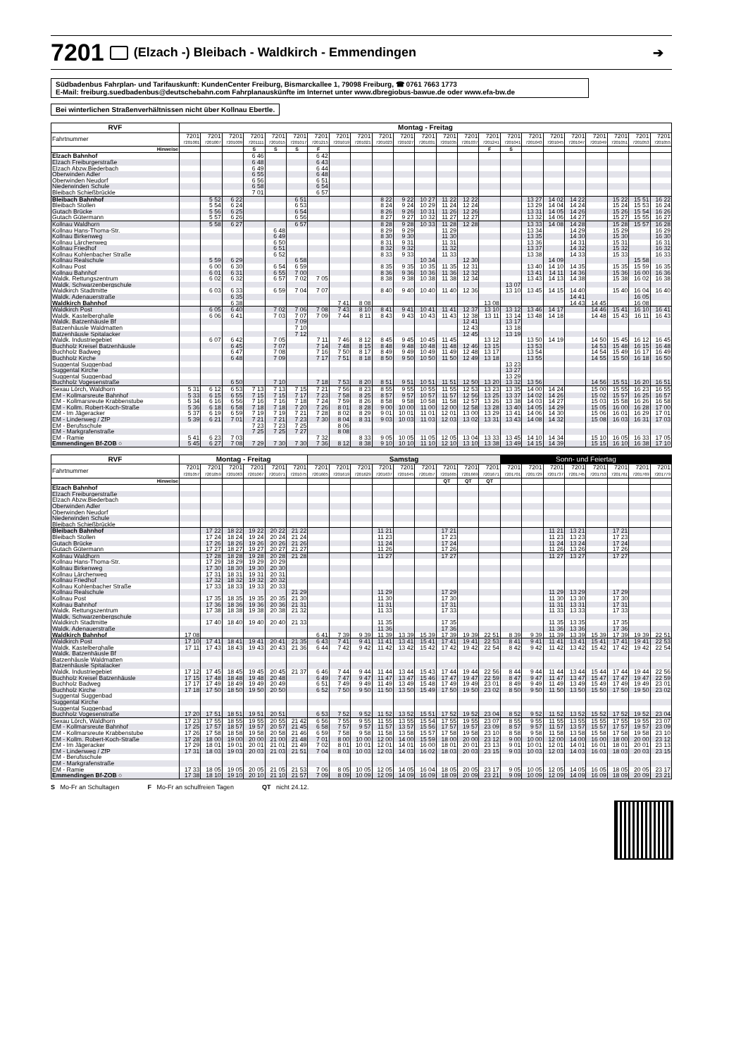7201 (Elzach -) Bleibach - Waldkirch - Emmendingen ➔
Südbadenbus Fahrplan- und Tarifauskunft: KundenCenter Freiburg, Bismarckallee 1, 79098 Freiburg, ☎ 0761 7663 1773
E-Mail: freiburg.suedbadenbus@deutschebahn.com Fahrplanauskünfte im Internet unter www.dbregiobus-bawue.de oder www.efa-bw.de
Bei winterlichen Straßenverhältnissen nicht über Kollnau Ebertle.
| RVF | Montag - Freitag | | | | | | | | | | | | | | | | | | | | | | |
| --- | --- | --- | --- | --- | --- | --- | --- | --- | --- | --- | --- | --- | --- | --- | --- | --- | --- | --- | --- | --- | --- | --- | --- |
| Fahrtnummer | 7201 7201001 | 7201 7201007 | 7201 7201009 | 7201 7201111 | 7201 7201015 | 7201 7201017 | 7201 7201215 | 7201 7201019 | 7201 7201021 | 7201 7201023 | 7201 7201027 | 7201 7201031 | 7201 7201035 | 7201 7201037 | 7201 7201241 | 7201 7201041 | 7201 7201043 | 7201 7201045 | 7201 7201047 | 7201 7201049 | 7201 7201051 | 7201 7201053 | 7201 7201055 |
| Hinweise | | | | S | S | S | F | | | | | | | | F | S | | | | | | | |
| Elzach Bahnhof | | | | 6 46 | | | 6 42 | | | | | | | | | | | | | | | | |
| Elzach Freiburgerstraße | | | | 6 48 | | | 6 43 | | | | | | | | | | | | | | | | |
| Elzach Abzw.Biederbach | | | | 6 49 | | | 6 44 | | | | | | | | | | | | | | | | |
| Oberwinden Adler | | | | 6 55 | | | 6 48 | | | | | | | | | | | | | | | | |
| Oberwinden Neudorf | | | | 6 56 | | | 6 51 | | | | | | | | | | | | | | | | |
| Niederwinden Schule | | | | 6 58 | | | 6 54 | | | | | | | | | | | | | | | | |
| Bleibach Schießbrückle | | | | 7 01 | | | 6 57 | | | | | | | | | | | | | | | | |
| Bleibach Bahnhof | | 5 52 | 6 22 | | | 6 51 | | | | 8 22 | 9 22 | 10 27 | 11 22 | 12 22 | | | 13 27 | 14 02 | 14 22 | | 15 22 | 15 51 | 16 22 |
| Bleibach Stollen | | 5 54 | 6 24 | | | 6 53 | | | | 8 24 | 9 24 | 10 29 | 11 24 | 12 24 | | | 13 29 | 14 04 | 14 24 | | 15 24 | 15 53 | 16 24 |
| Gutach Brücke | | 5 56 | 6 25 | | | 6 54 | | | | 8 26 | 9 26 | 10 31 | 11 26 | 12 26 | | | 13 31 | 14 05 | 14 26 | | 15 26 | 15 54 | 16 26 |
| Gutach Gütermann | | 5 57 | 6 26 | | | 6 56 | | | | 8 27 | 9 27 | 10 32 | 11 27 | 12 27 | | | 13 32 | 14 06 | 14 27 | | 15 27 | 15 55 | 16 27 |
| Kollnau Waldhorn | | 5 58 | 6 27 | | | 6 57 | | | | 8 28 | 9 28 | 10 33 | 11 28 | 12 28 | | | 13 33 | 14 08 | 14 28 | | 15 28 | 15 57 | 16 28 |
| Kollnau Hans-Thoma-Str. | | | | | 6 48 | | | | | 8 29 | 9 29 | | 11 29 | | | | 13 34 | | 14 29 | | 15 29 | | 16 29 |
| Kollnau Birkenweg | | | | | 6 49 | | | | | 8 30 | 9 30 | | 11 30 | | | | 13 35 | | 14 30 | | 15 30 | | 16 30 |
| Kollnau Lärchenweg | | | | | 6 50 | | | | | 8 31 | 9 31 | | 11 31 | | | | 13 36 | | 14 31 | | 15 31 | | 16 31 |
| Kollnau Friedhof | | | | | 6 51 | | | | | 8 32 | 9 32 | | 11 32 | | | | 13 37 | | 14 32 | | 15 32 | | 16 32 |
| Kollnau Kohlenbacher Straße | | | | | 6 52 | | | | | 8 33 | 9 33 | | 11 33 | | | | 13 38 | | 14 33 | | 15 33 | | 16 33 |
| Kollnau Realschule | | 5 59 | 6 29 | | | 6 58 | | | | | | 10 34 | | 12 30 | | | | 14 09 | | | | 15 58 | |
| Kollnau Post | | 6 00 | 6 30 | | 6 54 | 6 59 | | | | 8 35 | 9 35 | 10 35 | 11 35 | 12 31 | | | 13 40 | 14 10 | 14 35 | | 15 35 | 15 59 | 16 35 |
| Kollnau Bahnhof | | 6 01 | 6 31 | | 6 55 | 7 00 | | | | 8 36 | 9 36 | 10 36 | 11 36 | 12 32 | | | 13 41 | 14 11 | 14 36 | | 15 36 | 16 00 | 16 36 |
| Waldk. Rettungszentrum | | 6 02 | 6 32 | | 6 57 | 7 02 | 7 05 | | | 8 38 | 9 38 | 10 38 | 11 38 | 12 34 | | | 13 43 | 14 13 | 14 38 | | 15 38 | 16 02 | 16 38 |
| Waldk. Schwarzenbergschule | | | | | | | | | | | | | | | | 13 07 | | | | | | | |
| Waldkirch Stadtmitte | | 6 03 | 6 33 | | 6 59 | 7 04 | 7 07 | | | 8 40 | 9 40 | 10 40 | 11 40 | 12 36 | | 13 10 | 13 45 | 14 15 | 14 40 | | 15 40 | 16 04 | 16 40 |
| Waldk. Adenauerstraße | | | 6 35 | | | | | | | | | | | | | | | | 14 41 | | | 16 05 | |
| Waldkirch Bahnhof | | | 6 38 | | | | | 7 41 | 8 08 | | | | | | 13 08 | | | | 14 43 | 14 45 | | 16 08 | |
| Waldkirch Post | | 6 05 | 6 40 | | 7 02 | 7 06 | 7 08 | 7 43 | 8 10 | 8 41 | 9 41 | 10 41 | 11 41 | 12 37 | 13 10 | 13 12 | 13 46 | 14 17 | | 14 46 | 15 41 | 16 10 | 16 41 |
| Waldk. Kastelberghalle | | 6 06 | 6 41 | | 7 03 | 7 07 | 7 09 | 7 44 | 8 11 | 8 43 | 9 43 | 10 43 | 11 43 | 12 38 | 13 11 | 13 14 | 13 48 | 14 18 | | 14 48 | 15 43 | 16 11 | 16 43 |
| Waldk. Batzenhäusle Bf | | | | | | 7 09 | | | | | | | | 12 41 | | 13 17 | | | | | | | |
| Batzenhäusle Waldmatten | | | | | | 7 10 | | | | | | | | 12 43 | | 13 18 | | | | | | | |
| Batzenhäusle Spitalacker | | | | | | 7 12 | | | | | | | | 12 45 | | 13 19 | | | | | | | |
| Waldk. Industriegebiet | | 6 07 | 6 42 | | 7 05 | | 7 11 | 7 46 | 8 12 | 8 45 | 9 45 | 10 45 | 11 45 | | 13 12 | | 13 50 | 14 19 | | 14 50 | 15 45 | 16 12 | 16 45 |
| Buchholz Kreisel Batzenhäusle | | | 6 45 | | 7 07 | | 7 14 | 7 48 | 8 15 | 8 48 | 9 48 | 10 48 | 11 48 | 12 46 | 13 15 | | 13 53 | | | 14 53 | 15 48 | 16 15 | 16 48 |
| Buchholz Badweg | | | 6 47 | | 7 08 | | 7 16 | 7 50 | 8 17 | 8 49 | 9 49 | 10 49 | 11 49 | 12 48 | 13 17 | | 13 54 | | | 14 54 | 15 49 | 16 17 | 16 49 |
| Buchholz Kirche | | | 6 48 | | 7 09 | | 7 17 | 7 51 | 8 18 | 8 50 | 9 50 | 10 50 | 11 50 | 12 49 | 13 18 | | 13 55 | | | 14 55 | 15 50 | 16 18 | 16 50 |
| Suggental Suggenbad | | | | | | | | | | | | | | | | 13 23 | | | | | | | |
| Suggental Kirche | | | | | | | | | | | | | | | | 13 27 | | | | | | | |
| Suggental Suggenbad | | | | | | | | | | | | | | | | 13 29 | | | | | | | |
| Buchholz Vogesenstraße | | | 6 50 | | 7 10 | | 7 18 | 7 53 | 8 20 | 8 51 | 9 51 | 10 51 | 11 51 | 12 50 | 13 20 | 13 32 | 13 56 | | | 14 56 | 15 51 | 16 20 | 16 51 |
| Sexau Lörch, Waldhorn | 5 31 | 6 12 | 6 53 | 7 13 | 7 13 | 7 15 | 7 21 | 7 56 | 8 23 | 8 55 | 9 55 | 10 55 | 11 55 | 12 53 | 13 23 | 13 35 | 14 00 | 14 24 | | 15 00 | 15 55 | 16 23 | 16 55 |
| EM - Kollmarsreute Bahnhof | 5 33 | 6 15 | 6 55 | 7 15 | 7 15 | 7 17 | 7 23 | 7 58 | 8 25 | 8 57 | 9 57 | 10 57 | 11 57 | 12 56 | 13 25 | 13 37 | 14 02 | 14 26 | | 15 02 | 15 57 | 16 25 | 16 57 |
| EM - Kollmarsreute Krabbenstube | 5 34 | 6 16 | 6 56 | 7 16 | 7 16 | 7 18 | 7 24 | 7 59 | 8 26 | 8 58 | 9 58 | 10 58 | 11 58 | 12 57 | 13 26 | 13 38 | 14 03 | 14 27 | | 15 03 | 15 58 | 16 26 | 16 58 |
| EM - Kollm. Robert-Koch-Straße | 5 36 | 6 18 | 6 58 | 7 18 | 7 18 | 7 20 | 7 26 | 8 01 | 8 28 | 9 00 | 10 00 | 11 00 | 12 00 | 12 58 | 13 28 | 13 40 | 14 05 | 14 29 | | 15 05 | 16 00 | 16 28 | 17 00 |
| EM - Im Jägeracker | 5 37 | 6 19 | 6 59 | 7 19 | 7 19 | 7 21 | 7 28 | 8 02 | 8 29 | 9 01 | 10 01 | 11 01 | 12 01 | 13 00 | 13 29 | 13 41 | 14 06 | 14 30 | | 15 06 | 16 01 | 16 29 | 17 01 |
| EM - Lindenweg / ZfP | 5 39 | 6 21 | 7 01 | 7 21 | 7 21 | 7 23 | 7 30 | 8 04 | 8 31 | 9 03 | 10 03 | 11 03 | 12 03 | 13 02 | 13 31 | 13 43 | 14 08 | 14 32 | | 15 08 | 16 03 | 16 31 | 17 03 |
| EM - Berufsschule | | | | 7 23 | 7 23 | 7 25 | | 8 06 | | | | | | | | | | | | | | | |
| EM - Markgrafenstraße | | | | 7 25 | 7 25 | 7 27 | | 8 08 | | | | | | | | | | | | | | | |
| EM - Ramie | 5 41 | 6 23 | 7 03 | | | | 7 32 | | 8 33 | 9 05 | 10 05 | 11 05 | 12 05 | 13 04 | 13 33 | 13 45 | 14 10 | 14 34 | | 15 10 | 16 05 | 16 33 | 17 05 |
| Emmendingen Bf-ZOB ○ | 5 45 | 6 27 | 7 08 | 7 29 | 7 30 | 7 30 | 7 36 | 8 12 | 8 38 | 9 10 | 10 10 | 11 10 | 12 10 | 13 10 | 13 38 | 13 49 | 14 15 | 14 39 | | 15 15 | 16 10 | 16 38 | 17 10 |
| RVF | Montag - Freitag | | | | | | Samstag | | | | | | | | | Sonn- und Feiertag | | | | | | | |
| --- | --- | --- | --- | --- | --- | --- | --- | --- | --- | --- | --- | --- | --- | --- | --- | --- | --- | --- | --- | --- | --- | --- | --- |
| Fahrtnummer | 7201 7201057 | 7201 7201059 | 7201 7201063 | 7201 7201067 | 7201 7201071 | 7201 7201075 | 7201 7201605 | 7201 7201619 | 7201 7201629 | 7201 7201637 | 7201 7201645 | 7201 7201657 | 7201 7201665 | 7201 7201669 | 7201 7201671 | 7201 7201701 | 7201 7201729 | 7201 7201737 | 7201 7201745 | 7201 7201753 | 7201 7201761 | 7201 7201769 | 7201 7201779 |
| Hinweise | | | | | | | | | | | | | QT | QT | QT | | | | | | | | |
| Elzach Bahnhof | | | | | | | | | | | | | | | | | | | | | | | |
| Elzach Freiburgerstraße | | | | | | | | | | | | | | | | | | | | | | | |
| Elzach Abzw.Biederbach | | | | | | | | | | | | | | | | | | | | | | | |
| Oberwinden Adler | | | | | | | | | | | | | | | | | | | | | | | |
| Oberwinden Neudorf | | | | | | | | | | | | | | | | | | | | | | | |
| Niederwinden Schule | | | | | | | | | | | | | | | | | | | | | | | |
| Bleibach Schießbrückle | | | | | | | | | | | | | | | | | | | | | | | |
| Bleibach Bahnhof | | 17 22 | 18 22 | 19 22 | 20 22 | 21 22 | | | | 11 21 | | | 17 21 | | | | | 11 21 | 13 21 | | 17 21 | | |
| Bleibach Stollen | | 17 24 | 18 24 | 19 24 | 20 24 | 21 24 | | | | 11 23 | | | 17 23 | | | | | 11 23 | 13 23 | | 17 23 | | |
| Gutach Brücke | | 17 26 | 18 26 | 19 26 | 20 26 | 21 26 | | | | 11 24 | | | 17 24 | | | | | 11 24 | 13 24 | | 17 24 | | |
| Gutach Gütermann | | 17 27 | 18 27 | 19 27 | 20 27 | 21 27 | | | | 11 26 | | | 17 26 | | | | | 11 26 | 13 26 | | 17 26 | | |
| Kollnau Waldhorn | | 17 28 | 18 28 | 19 28 | 20 28 | 21 28 | | | | 11 27 | | | 17 27 | | | | | 11 27 | 13 27 | | 17 27 | | |
| Kollnau Hans-Thoma-Str. | | 17 29 | 18 29 | 19 29 | 20 29 | | | | | | | | | | | | | | | | | | |
| Kollnau Birkenweg | | 17 30 | 18 30 | 19 30 | 20 30 | | | | | | | | | | | | | | | | | | |
| Kollnau Lärchenweg | | 17 31 | 18 31 | 19 31 | 20 31 | | | | | | | | | | | | | | | | | | |
| Kollnau Friedhof | | 17 32 | 18 32 | 19 32 | 20 32 | | | | | | | | | | | | | | | | | | |
| Kollnau Kohlenbacher Straße | | 17 33 | 18 33 | 19 33 | 20 33 | | | | | | | | | | | | | | | | | | |
| Kollnau Realschule | | | | | | 21 29 | | | | 11 29 | | | 17 29 | | | | | 11 29 | 13 29 | | 17 29 | | |
| Kollnau Post | | 17 35 | 18 35 | 19 35 | 20 35 | 21 30 | | | | 11 30 | | | 17 30 | | | | | 11 30 | 13 30 | | 17 30 | | |
| Kollnau Bahnhof | | 17 36 | 18 36 | 19 36 | 20 36 | 21 31 | | | | 11 31 | | | 17 31 | | | | | 11 31 | 13 31 | | 17 31 | | |
| Waldk. Rettungszentrum | | 17 38 | 18 38 | 19 38 | 20 38 | 21 32 | | | | 11 33 | | | 17 33 | | | | | 11 33 | 13 33 | | 17 33 | | |
| Waldk. Schwarzenbergschule | | | | | | | | | | | | | | | | | | | | | | | |
| Waldkirch Stadtmitte | | 17 40 | 18 40 | 19 40 | 20 40 | 21 33 | | | | 11 35 | | | 17 35 | | | | | 11 35 | 13 35 | | 17 35 | | |
| Waldk. Adenauerstraße | | | | | | | | | | 11 36 | | | 17 36 | | | | | 11 36 | 13 36 | | 17 36 | | |
| Waldkirch Bahnhof | 17 08 | | | | | | 6 41 | 7 39 | 9 39 | 11 39 | 13 39 | 15 39 | 17 39 | 19 39 | 22 51 | 8 39 | 9 39 | 11 39 | 13 39 | 15 39 | 17 39 | 19 39 | 22 51 |
| Waldkirch Post | 17 10 | 17 41 | 18 41 | 19 41 | 20 41 | 21 35 | 6 43 | 7 41 | 9 41 | 11 41 | 13 41 | 15 41 | 17 41 | 19 41 | 22 53 | 8 41 | 9 41 | 11 41 | 13 41 | 15 41 | 17 41 | 19 41 | 22 53 |
| Waldk. Kastelberghalle | 17 11 | 17 43 | 18 43 | 19 43 | 20 43 | 21 36 | 6 44 | 7 42 | 9 42 | 11 42 | 13 42 | 15 42 | 17 42 | 19 42 | 22 54 | 8 42 | 9 42 | 11 42 | 13 42 | 15 42 | 17 42 | 19 42 | 22 54 |
| Waldk. Batzenhäusle Bf | | | | | | | | | | | | | | | | | | | | | | | |
| Batzenhäusle Waldmatten | | | | | | | | | | | | | | | | | | | | | | | |
| Batzenhäusle Spitalacker | | | | | | | | | | | | | | | | | | | | | | | |
| Waldk. Industriegebiet | 17 12 | 17 45 | 18 45 | 19 45 | 20 45 | 21 37 | 6 46 | 7 44 | 9 44 | 11 44 | 13 44 | 15 43 | 17 44 | 19 44 | 22 56 | 8 44 | 9 44 | 11 44 | 13 44 | 15 44 | 17 44 | 19 44 | 22 56 |
| Buchholz Kreisel Batzenhäusle | 17 15 | 17 48 | 18 48 | 19 48 | 20 48 | | 6 49 | 7 47 | 9 47 | 11 47 | 13 47 | 15 46 | 17 47 | 19 47 | 22 59 | 8 47 | 9 47 | 11 47 | 13 47 | 15 47 | 17 47 | 19 47 | 22 59 |
| Buchholz Badweg | 17 17 | 17 49 | 18 49 | 19 49 | 20 49 | | 6 51 | 7 49 | 9 49 | 11 49 | 13 49 | 15 48 | 17 49 | 19 49 | 23 01 | 8 49 | 9 49 | 11 49 | 13 49 | 15 49 | 17 49 | 19 49 | 23 01 |
| Buchholz Kirche | 17 18 | 17 50 | 18 50 | 19 50 | 20 50 | | 6 52 | 7 50 | 9 50 | 11 50 | 13 50 | 15 49 | 17 50 | 19 50 | 23 02 | 8 50 | 9 50 | 11 50 | 13 50 | 15 50 | 17 50 | 19 50 | 23 02 |
| Suggental Suggenbad | | | | | | | | | | | | | | | | | | | | | | | |
| Suggental Kirche | | | | | | | | | | | | | | | | | | | | | | | |
| Suggental Suggenbad | | | | | | | | | | | | | | | | | | | | | | | |
| Buchholz Vogesenstraße | 17 20 | 17 51 | 18 51 | 19 51 | 20 51 | | 6 53 | 7 52 | 9 52 | 11 52 | 13 52 | 15 51 | 17 52 | 19 52 | 23 04 | 8 52 | 9 52 | 11 52 | 13 52 | 15 52 | 17 52 | 19 52 | 23 04 |
| Sexau Lörch, Waldhorn | 17 23 | 17 55 | 18 55 | 19 55 | 20 55 | 21 42 | 6 56 | 7 55 | 9 55 | 11 55 | 13 55 | 15 54 | 17 55 | 19 55 | 23 07 | 8 55 | 9 55 | 11 55 | 13 55 | 15 55 | 17 55 | 19 55 | 23 07 |
| EM - Kollmarsreute Bahnhof | 17 25 | 17 57 | 18 57 | 19 57 | 20 57 | 21 45 | 6 58 | 7 57 | 9 57 | 11 57 | 13 57 | 15 56 | 17 57 | 19 57 | 23 09 | 8 57 | 9 57 | 11 57 | 13 57 | 15 57 | 17 57 | 19 57 | 23 09 |
| EM - Kollmarsreute Krabbenstube | 17 26 | 17 58 | 18 58 | 19 58 | 20 58 | 21 46 | 6 59 | 7 58 | 9 58 | 11 58 | 13 58 | 15 57 | 17 58 | 19 58 | 23 10 | 8 58 | 9 58 | 11 58 | 13 58 | 15 58 | 17 58 | 19 58 | 23 10 |
| EM - Kollm. Robert-Koch-Straße | 17 28 | 18 00 | 19 00 | 20 00 | 21 00 | 21 48 | 7 01 | 8 00 | 10 00 | 12 00 | 14 00 | 15 59 | 18 00 | 20 00 | 23 12 | 9 00 | 10 00 | 12 00 | 14 00 | 16 00 | 18 00 | 20 00 | 23 12 |
| EM - Im Jägeracker | 17 29 | 18 01 | 19 01 | 20 01 | 21 01 | 21 49 | 7 02 | 8 01 | 10 01 | 12 01 | 14 01 | 16 00 | 18 01 | 20 01 | 23 13 | 9 01 | 10 01 | 12 01 | 14 01 | 16 01 | 18 01 | 20 01 | 23 13 |
| EM - Lindenweg / ZfP | 17 31 | 18 03 | 19 03 | 20 03 | 21 03 | 21 51 | 7 04 | 8 03 | 10 03 | 12 03 | 14 03 | 16 02 | 18 03 | 20 03 | 23 15 | 9 03 | 10 03 | 12 03 | 14 03 | 16 03 | 18 03 | 20 03 | 23 15 |
| EM - Berufsschule | | | | | | | | | | | | | | | | | | | | | | | |
| EM - Markgrafenstraße | | | | | | | | | | | | | | | | | | | | | | | |
| EM - Ramie | 17 33 | 18 05 | 19 05 | 20 05 | 21 05 | 21 53 | 7 06 | 8 05 | 10 05 | 12 05 | 14 05 | 16 04 | 18 05 | 20 05 | 23 17 | 9 05 | 10 05 | 12 05 | 14 05 | 16 05 | 18 05 | 20 05 | 23 17 |
| Emmendingen Bf-ZOB ○ | 17 38 | 18 10 | 19 10 | 20 10 | 21 10 | 21 57 | 7 09 | 8 09 | 10 09 | 12 09 | 14 09 | 16 09 | 18 09 | 20 09 | 23 21 | 9 09 | 10 09 | 12 09 | 14 09 | 16 09 | 18 09 | 20 09 | 23 21 |
S Mo-Fr an Schultagen F Mo-Fr an schulfreien Tagen QT nicht 24.12.